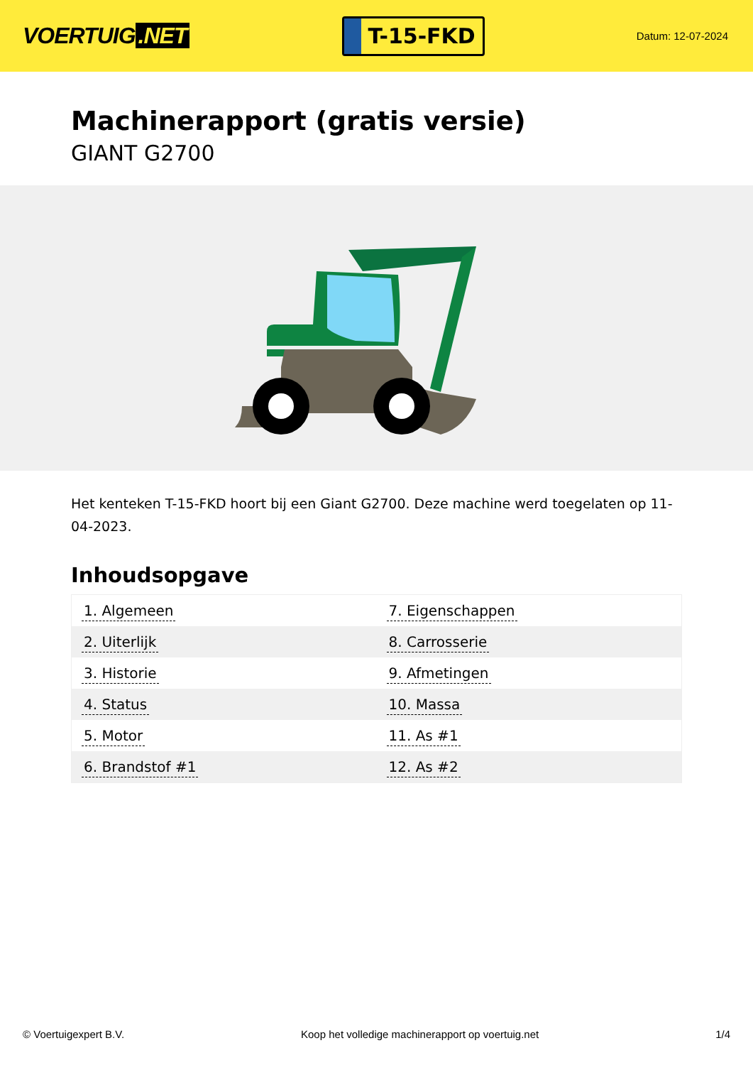VOERTUIG.NET
T-15-FKD
Datum: 12-07-2024
Machinerapport (gratis versie)
GIANT G2700
Het kenteken T-15-FKD hoort bij een Giant G2700. Deze machine werd toegelaten op 11-04-2023.
Inhoudsopgave
| 1. Algemeen | 7. Eigenschappen |
| 2. Uiterlijk | 8. Carrosserie |
| 3. Historie | 9. Afmetingen |
| 4. Status | 10. Massa |
| 5. Motor | 11. As #1 |
| 6. Brandstof #1 | 12. As #2 |
© Voertuigexpert B.V. Koop het volledige machinerapport op voertuig.net 1/4